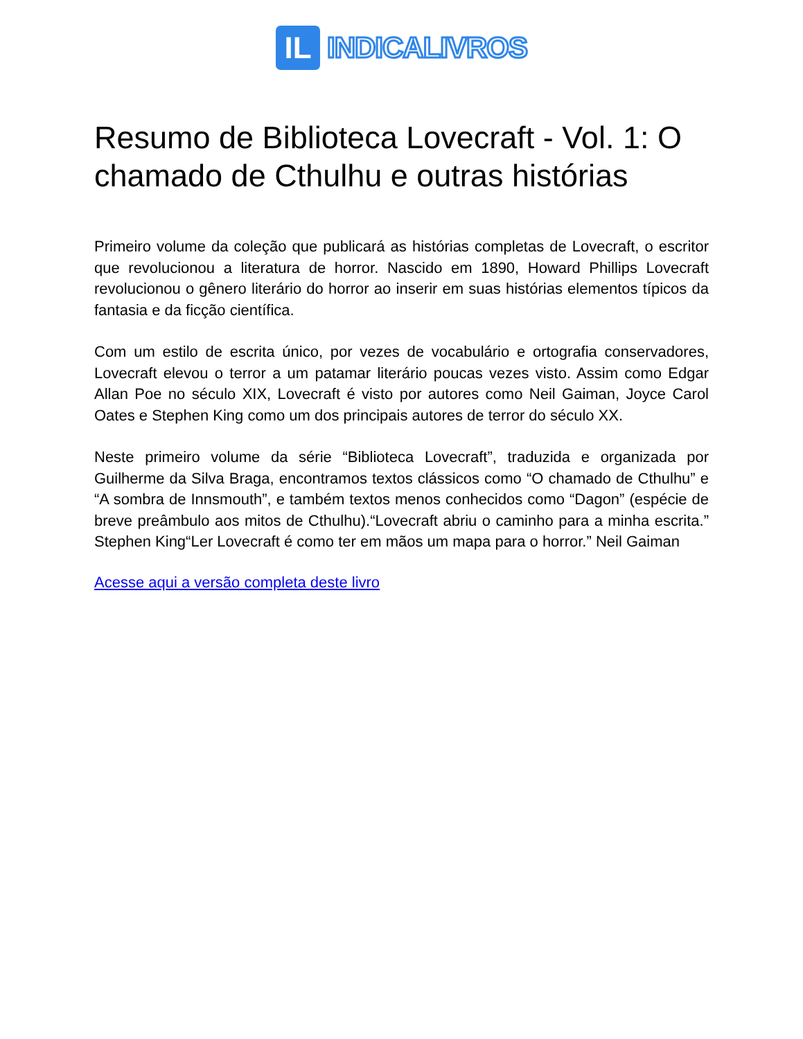IL
INDICALIVROS
Resumo de Biblioteca Lovecraft - Vol. 1: O chamado de Cthulhu e outras histórias
Primeiro volume da coleção que publicará as histórias completas de Lovecraft, o escritor que revolucionou a literatura de horror. Nascido em 1890, Howard Phillips Lovecraft revolucionou o gênero literário do horror ao inserir em suas histórias elementos típicos da fantasia e da ficção científica.
Com um estilo de escrita único, por vezes de vocabulário e ortografia conservadores, Lovecraft elevou o terror a um patamar literário poucas vezes visto. Assim como Edgar Allan Poe no século XIX, Lovecraft é visto por autores como Neil Gaiman, Joyce Carol Oates e Stephen King como um dos principais autores de terror do século XX.
Neste primeiro volume da série “Biblioteca Lovecraft”, traduzida e organizada por Guilherme da Silva Braga, encontramos textos clássicos como “O chamado de Cthulhu” e “A sombra de Innsmouth”, e também textos menos conhecidos como “Dagon” (espécie de breve preâmbulo aos mitos de Cthulhu).“Lovecraft abriu o caminho para a minha escrita.” Stephen King“Ler Lovecraft é como ter em mãos um mapa para o horror.” Neil Gaiman
Acesse aqui a versão completa deste livro